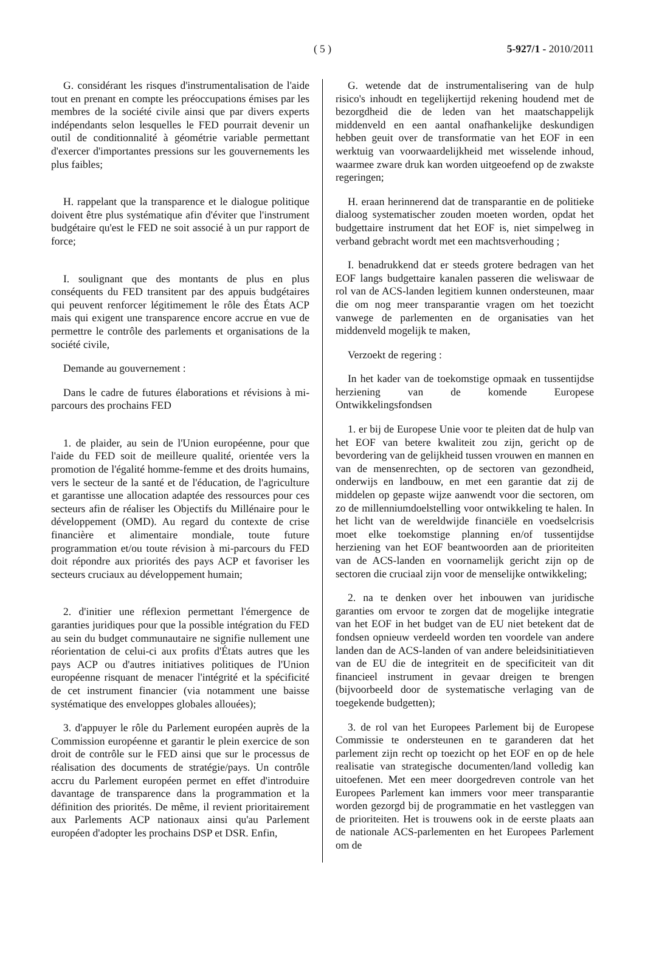( 5 )
5-927/1 - 2010/2011
G. considérant les risques d'instrumentalisation de l'aide tout en prenant en compte les préoccupations émises par les membres de la société civile ainsi que par divers experts indépendants selon lesquelles le FED pourrait devenir un outil de conditionnalité à géométrie variable permettant d'exercer d'importantes pressions sur les gouvernements les plus faibles;
H. rappelant que la transparence et le dialogue politique doivent être plus systématique afin d'éviter que l'instrument budgétaire qu'est le FED ne soit associé à un pur rapport de force;
I. soulignant que des montants de plus en plus conséquents du FED transitent par des appuis budgétaires qui peuvent renforcer légitimement le rôle des États ACP mais qui exigent une transparence encore accrue en vue de permettre le contrôle des parlements et organisations de la société civile,
Demande au gouvernement :
Dans le cadre de futures élaborations et révisions à mi-parcours des prochains FED
1. de plaider, au sein de l'Union européenne, pour que l'aide du FED soit de meilleure qualité, orientée vers la promotion de l'égalité homme-femme et des droits humains, vers le secteur de la santé et de l'éducation, de l'agriculture et garantisse une allocation adaptée des ressources pour ces secteurs afin de réaliser les Objectifs du Millénaire pour le développement (OMD). Au regard du contexte de crise financière et alimentaire mondiale, toute future programmation et/ou toute révision à mi-parcours du FED doit répondre aux priorités des pays ACP et favoriser les secteurs cruciaux au développement humain;
2. d'initier une réflexion permettant l'émergence de garanties juridiques pour que la possible intégration du FED au sein du budget communautaire ne signifie nullement une réorientation de celui-ci aux profits d'États autres que les pays ACP ou d'autres initiatives politiques de l'Union européenne risquant de menacer l'intégrité et la spécificité de cet instrument financier (via notamment une baisse systématique des enveloppes globales allouées);
3. d'appuyer le rôle du Parlement européen auprès de la Commission européenne et garantir le plein exercice de son droit de contrôle sur le FED ainsi que sur le processus de réalisation des documents de stratégie/pays. Un contrôle accru du Parlement européen permet en effet d'introduire davantage de transparence dans la programmation et la définition des priorités. De même, il revient prioritairement aux Parlements ACP nationaux ainsi qu'au Parlement européen d'adopter les prochains DSP et DSR. Enfin,
G. wetende dat de instrumentalisering van de hulp risico's inhoudt en tegelijkertijd rekening houdend met de bezorgdheid die de leden van het maatschappelijk middenveld en een aantal onafhankelijke deskundigen hebben geuit over de transformatie van het EOF in een werktuig van voorwaardelijkheid met wisselende inhoud, waarmee zware druk kan worden uitgeoefend op de zwakste regeringen;
H. eraan herinnerend dat de transparantie en de politieke dialoog systematischer zouden moeten worden, opdat het budgettaire instrument dat het EOF is, niet simpelweg in verband gebracht wordt met een machtsverhouding ;
I. benadrukkend dat er steeds grotere bedragen van het EOF langs budgettaire kanalen passeren die weliswaar de rol van de ACS-landen legitiem kunnen ondersteunen, maar die om nog meer transparantie vragen om het toezicht vanwege de parlementen en de organisaties van het middenveld mogelijk te maken,
Verzoekt de regering :
In het kader van de toekomstige opmaak en tussentijdse herziening van de komende Europese Ontwikkelingsfondsen
1. er bij de Europese Unie voor te pleiten dat de hulp van het EOF van betere kwaliteit zou zijn, gericht op de bevordering van de gelijkheid tussen vrouwen en mannen en van de mensenrechten, op de sectoren van gezondheid, onderwijs en landbouw, en met een garantie dat zij de middelen op gepaste wijze aanwendt voor die sectoren, om zo de millenniumdoelstelling voor ontwikkeling te halen. In het licht van de wereldwijde financiële en voedselcrisis moet elke toekomstige planning en/of tussentijdse herziening van het EOF beantwoorden aan de prioriteiten van de ACS-landen en voornamelijk gericht zijn op de sectoren die cruciaal zijn voor de menselijke ontwikkeling;
2. na te denken over het inbouwen van juridische garanties om ervoor te zorgen dat de mogelijke integratie van het EOF in het budget van de EU niet betekent dat de fondsen opnieuw verdeeld worden ten voordele van andere landen dan de ACS-landen of van andere beleidsinitiatieven van de EU die de integriteit en de specificiteit van dit financieel instrument in gevaar dreigen te brengen (bijvoorbeeld door de systematische verlaging van de toegekende budgetten);
3. de rol van het Europees Parlement bij de Europese Commissie te ondersteunen en te garanderen dat het parlement zijn recht op toezicht op het EOF en op de hele realisatie van strategische documenten/land volledig kan uitoefenen. Met een meer doorgedreven controle van het Europees Parlement kan immers voor meer transparantie worden gezorgd bij de programmatie en het vastleggen van de prioriteiten. Het is trouwens ook in de eerste plaats aan de nationale ACS-parlementen en het Europees Parlement om de